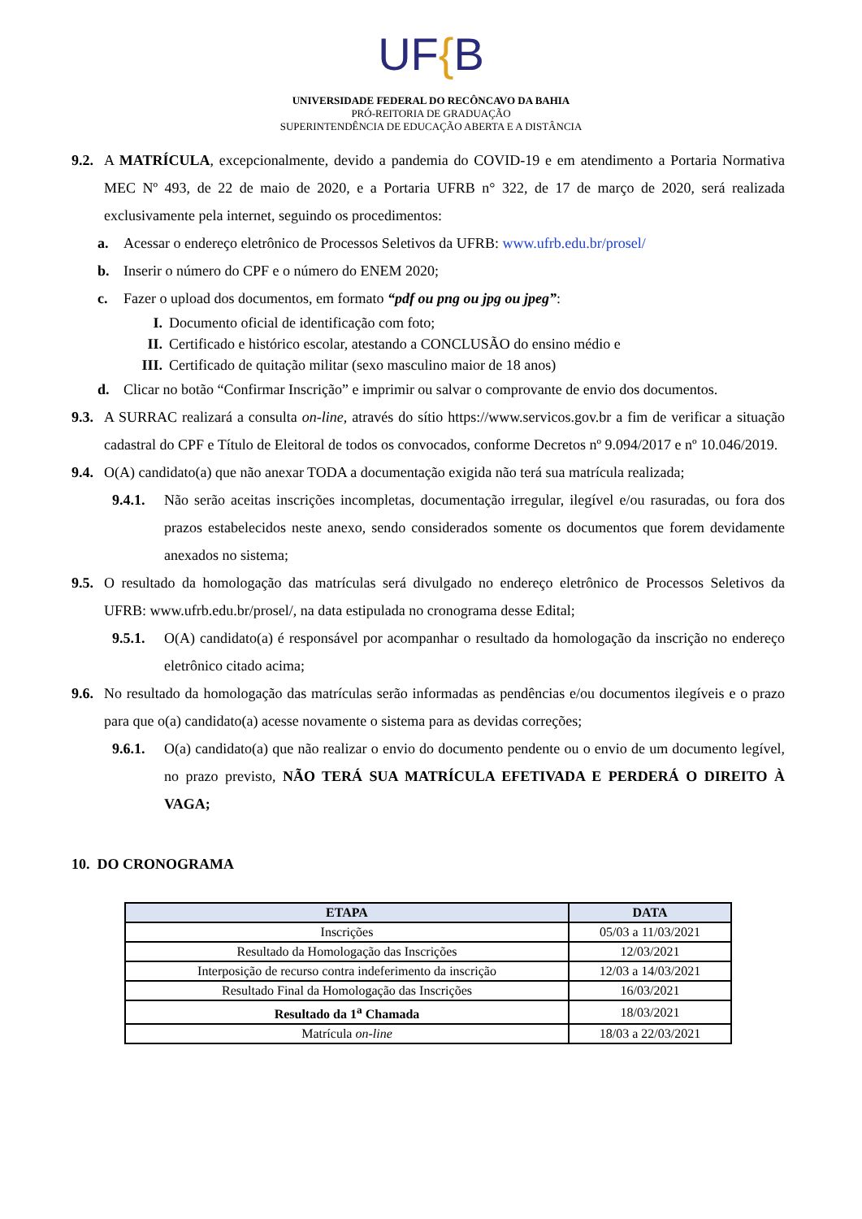UF{B
UNIVERSIDADE FEDERAL DO RECÔNCAVO DA BAHIA
PRÓ-REITORIA DE GRADUAÇÃO
SUPERINTENDÊNCIA DE EDUCAÇÃO ABERTA E A DISTÂNCIA
9.2.
A MATRÍCULA, excepcionalmente, devido a pandemia do COVID-19 e em atendimento a Portaria Normativa MEC Nº 493, de 22 de maio de 2020, e a Portaria UFRB n° 322, de 17 de março de 2020, será realizada exclusivamente pela internet, seguindo os procedimentos:
a. Acessar o endereço eletrônico de Processos Seletivos da UFRB: www.ufrb.edu.br/prosel/
b. Inserir o número do CPF e o número do ENEM 2020;
c. Fazer o upload dos documentos, em formato “pdf ou png ou jpg ou jpeg”:
I. Documento oficial de identificação com foto;
II.
Certificado e histórico escolar, atestando a CONCLUSÃO do ensino médio e
III.
Certificado de quitação militar (sexo masculino maior de 18 anos)
d. Clicar no botão “Confirmar Inscrição” e imprimir ou salvar o comprovante de envio dos documentos.
9.3.
A SURRAC realizará a consulta on-line, através do sítio https://www.servicos.gov.br a fim de verificar a situação cadastral do CPF e Título de Eleitoral de todos os convocados, conforme Decretos nº 9.094/2017 e nº 10.046/2019.
9.4.
O(A) candidato(a) que não anexar TODA a documentação exigida não terá sua matrícula realizada;
9.4.1.
Não serão aceitas inscrições incompletas, documentação irregular, ilegível e/ou rasuradas, ou fora dos prazos estabelecidos neste anexo, sendo considerados somente os documentos que forem devidamente anexados no sistema;
9.5.
O resultado da homologação das matrículas será divulgado no endereço eletrônico de Processos Seletivos da UFRB: www.ufrb.edu.br/prosel/, na data estipulada no cronograma desse Edital;
9.5.1.
O(A) candidato(a) é responsável por acompanhar o resultado da homologação da inscrição no endereço eletrônico citado acima;
9.6.
No resultado da homologação das matrículas serão informadas as pendências e/ou documentos ilegíveis e o prazo para que o(a) candidato(a) acesse novamente o sistema para as devidas correções;
9.6.1.
O(a) candidato(a) que não realizar o envio do documento pendente ou o envio de um documento legível, no prazo previsto, NÃO TERÁ SUA MATRÍCULA EFETIVADA E PERDERÁ O DIREITO À VAGA;
10. DO CRONOGRAMA
| ETAPA | DATA |
| --- | --- |
| Inscrições | 05/03 a 11/03/2021 |
| Resultado da Homologação das Inscrições | 12/03/2021 |
| Interposição de recurso contra indeferimento da inscrição | 12/03 a 14/03/2021 |
| Resultado Final da Homologação das Inscrições | 16/03/2021 |
| Resultado da 1<sup>a</sup> Chamada | 18/03/2021 |
| Matrícula on-line | 18/03 a 22/03/2021 |